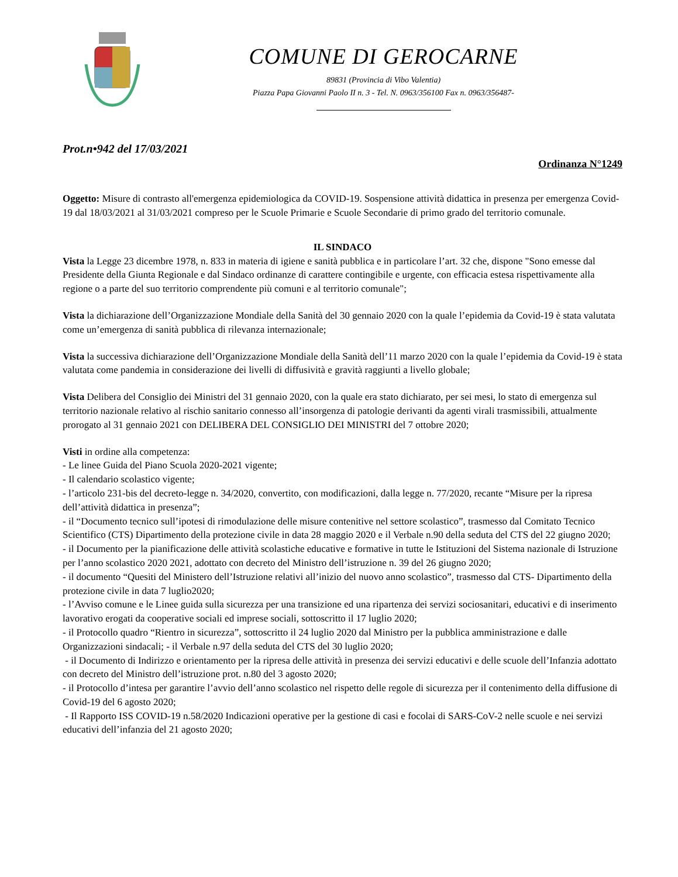COMUNE DI GEROCARNE
89831 (Provincia di Vibo Valentia)
Piazza Papa Giovanni Paolo II n. 3 - Tel. N. 0963/356100 Fax n. 0963/356487-
Prot.n•942 del 17/03/2021
Ordinanza N°1249
Oggetto: Misure di contrasto all'emergenza epidemiologica da COVID-19. Sospensione attività didattica in presenza per emergenza Covid-19 dal 18/03/2021 al 31/03/2021 compreso per le Scuole Primarie e Scuole Secondarie di primo grado del territorio comunale.
IL SINDACO
Vista la Legge 23 dicembre 1978, n. 833 in materia di igiene e sanità pubblica e in particolare l’art. 32 che, dispone "Sono emesse dal Presidente della Giunta Regionale e dal Sindaco ordinanze di carattere contingibile e urgente, con efficacia estesa rispettivamente alla regione o a parte del suo territorio comprendente più comuni e al territorio comunale";
Vista la dichiarazione dell’Organizzazione Mondiale della Sanità del 30 gennaio 2020 con la quale l’epidemia da Covid-19 è stata valutata come un’emergenza di sanità pubblica di rilevanza internazionale;
Vista la successiva dichiarazione dell’Organizzazione Mondiale della Sanità dell’11 marzo 2020 con la quale l’epidemia da Covid-19 è stata valutata come pandemia in considerazione dei livelli di diffusività e gravità raggiunti a livello globale;
Vista Delibera del Consiglio dei Ministri del 31 gennaio 2020, con la quale era stato dichiarato, per sei mesi, lo stato di emergenza sul territorio nazionale relativo al rischio sanitario connesso all’insorgenza di patologie derivanti da agenti virali trasmissibili, attualmente prorogato al 31 gennaio 2021 con DELIBERA DEL CONSIGLIO DEI MINISTRI del 7 ottobre 2020;
Visti in ordine alla competenza:
- Le linee Guida del Piano Scuola 2020-2021 vigente;
- Il calendario scolastico vigente;
- l’articolo 231-bis del decreto-legge n. 34/2020, convertito, con modificazioni, dalla legge n. 77/2020, recante “Misure per la ripresa dell’attività didattica in presenza”;
- il “Documento tecnico sull’ipotesi di rimodulazione delle misure contenitive nel settore scolastico”, trasmesso dal Comitato Tecnico Scientifico (CTS) Dipartimento della protezione civile in data 28 maggio 2020 e il Verbale n.90 della seduta del CTS del 22 giugno 2020;
- il Documento per la pianificazione delle attività scolastiche educative e formative in tutte le Istituzioni del Sistema nazionale di Istruzione per l’anno scolastico 2020 2021, adottato con decreto del Ministro dell’istruzione n. 39 del 26 giugno 2020;
- il documento “Quesiti del Ministero dell’Istruzione relativi all’inizio del nuovo anno scolastico”, trasmesso dal CTS- Dipartimento della protezione civile in data 7 luglio2020;
- l’Avviso comune e le Linee guida sulla sicurezza per una transizione ed una ripartenza dei servizi sociosanitari, educativi e di inserimento lavorativo erogati da cooperative sociali ed imprese sociali, sottoscritto il 17 luglio 2020;
- il Protocollo quadro “Rientro in sicurezza”, sottoscritto il 24 luglio 2020 dal Ministro per la pubblica amministrazione e dalle Organizzazioni sindacali; - il Verbale n.97 della seduta del CTS del 30 luglio 2020;
- il Documento di Indirizzo e orientamento per la ripresa delle attività in presenza dei servizi educativi e delle scuole dell’Infanzia adottato con decreto del Ministro dell’istruzione prot. n.80 del 3 agosto 2020;
- il Protocollo d’intesa per garantire l’avvio dell’anno scolastico nel rispetto delle regole di sicurezza per il contenimento della diffusione di Covid-19 del 6 agosto 2020;
- Il Rapporto ISS COVID-19 n.58/2020 Indicazioni operative per la gestione di casi e focolai di SARS-CoV-2 nelle scuole e nei servizi educativi dell’infanzia del 21 agosto 2020;